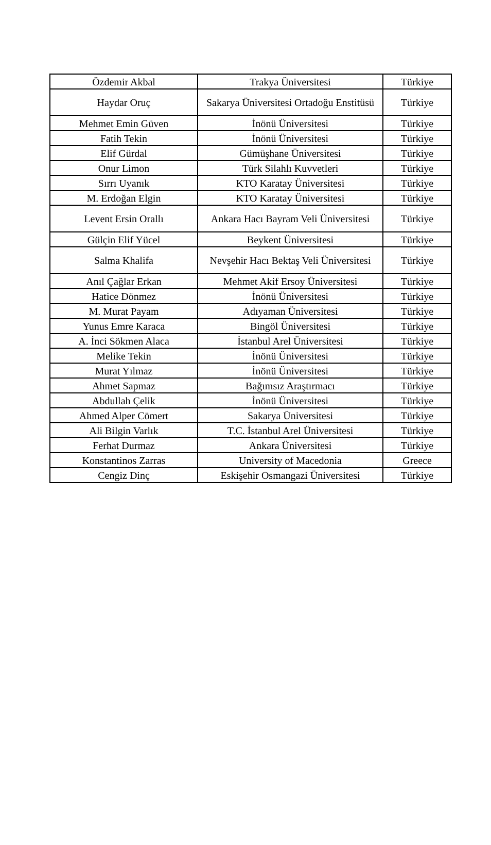| Özdemir Akbal | Trakya Üniversitesi | Türkiye |
| Haydar Oruç | Sakarya Üniversitesi Ortadoğu Enstitüsü | Türkiye |
| Mehmet Emin Güven | İnönü Üniversitesi | Türkiye |
| Fatih Tekin | İnönü Üniversitesi | Türkiye |
| Elif Gürdal | Gümüşhane Üniversitesi | Türkiye |
| Onur Limon | Türk Silahlı Kuvvetleri | Türkiye |
| Sırrı Uyanık | KTO Karatay Üniversitesi | Türkiye |
| M. Erdoğan Elgin | KTO Karatay Üniversitesi | Türkiye |
| Levent Ersin Orallı | Ankara Hacı Bayram Veli Üniversitesi | Türkiye |
| Gülçin Elif Yücel | Beykent Üniversitesi | Türkiye |
| Salma Khalifa | Nevşehir Hacı Bektaş Veli Üniversitesi | Türkiye |
| Anıl Çağlar Erkan | Mehmet Akif Ersoy Üniversitesi | Türkiye |
| Hatice Dönmez | İnönü Üniversitesi | Türkiye |
| M. Murat Payam | Adıyaman Üniversitesi | Türkiye |
| Yunus Emre Karaca | Bingöl Üniversitesi | Türkiye |
| A. İnci Sökmen Alaca | İstanbul Arel Üniversitesi | Türkiye |
| Melike Tekin | İnönü Üniversitesi | Türkiye |
| Murat Yılmaz | İnönü Üniversitesi | Türkiye |
| Ahmet Sapmaz | Bağımsız Araştırmacı | Türkiye |
| Abdullah Çelik | İnönü Üniversitesi | Türkiye |
| Ahmed Alper Cömert | Sakarya Üniversitesi | Türkiye |
| Ali Bilgin Varlık | T.C. İstanbul Arel Üniversitesi | Türkiye |
| Ferhat Durmaz | Ankara Üniversitesi | Türkiye |
| Konstantinos Zarras | University of Macedonia | Greece |
| Cengiz Dinç | Eskişehir Osmangazi Üniversitesi | Türkiye |